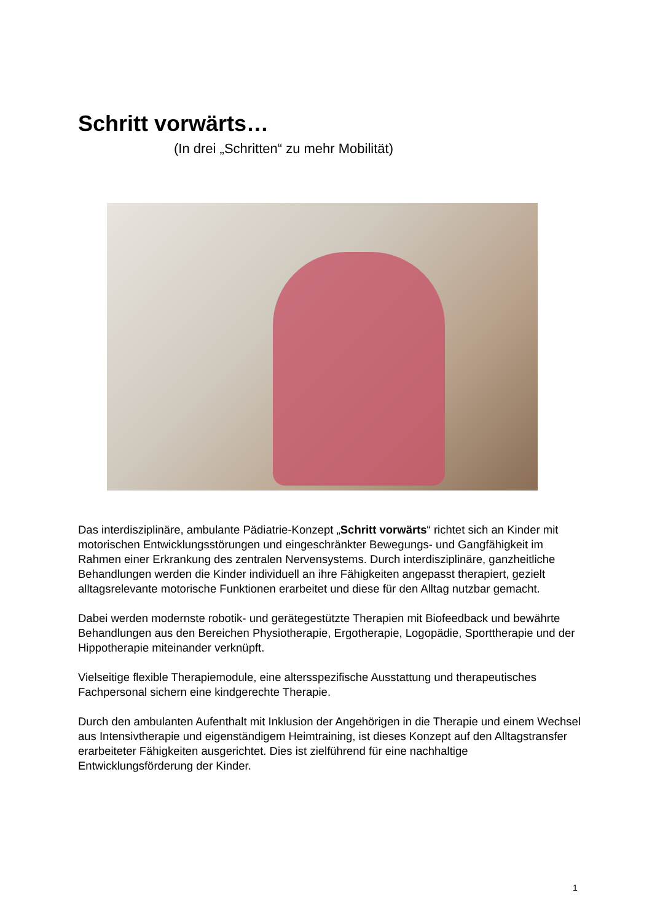Schritt vorwärts…
(In drei „Schritten“ zu mehr Mobilität)
Das interdisziplinäre, ambulante Pädiatrie-Konzept „Schritt vorwärts“ richtet sich an Kinder mit motorischen Entwicklungsstörungen und eingeschränkter Bewegungs- und Gangfähigkeit im Rahmen einer Erkrankung des zentralen Nervensystems. Durch interdisziplinäre, ganzheitliche Behandlungen werden die Kinder individuell an ihre Fähigkeiten angepasst therapiert, gezielt alltagsrelevante motorische Funktionen erarbeitet und diese für den Alltag nutzbar gemacht.
Dabei werden modernste robotik- und gerätegestützte Therapien mit Biofeedback und bewährte Behandlungen aus den Bereichen Physiotherapie, Ergotherapie, Logopädie, Sporttherapie und der Hippotherapie miteinander verknüpft.
Vielseitige flexible Therapiemodule, eine altersspezifische Ausstattung und therapeutisches Fachpersonal sichern eine kindgerechte Therapie.
Durch den ambulanten Aufenthalt mit Inklusion der Angehörigen in die Therapie und einem Wechsel aus Intensivtherapie und eigenständigem Heimtraining, ist dieses Konzept auf den Alltagstransfer erarbeiteter Fähigkeiten ausgerichtet. Dies ist zielführend für eine nachhaltige Entwicklungsförderung der Kinder.
1